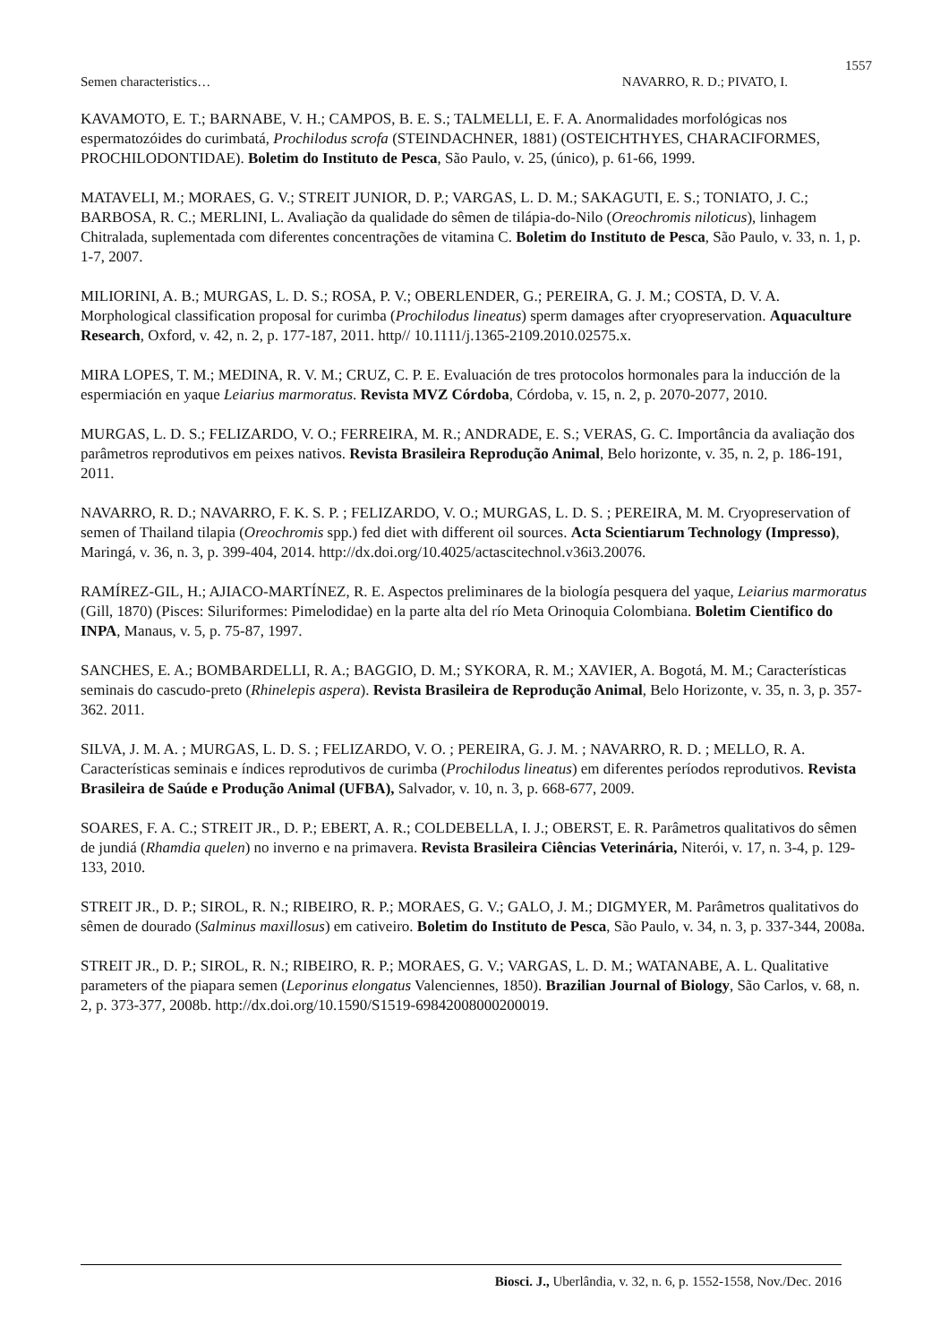1557
Semen characteristics… NAVARRO, R. D.; PIVATO, I.
KAVAMOTO, E. T.; BARNABE, V. H.; CAMPOS, B. E. S.; TALMELLI, E. F. A. Anormalidades morfológicas nos espermatozóides do curimbatá, Prochilodus scrofa (STEINDACHNER, 1881) (OSTEICHTHYES, CHARACIFORMES, PROCHILODONTIDAE). Boletim do Instituto de Pesca, São Paulo, v. 25, (único), p. 61-66, 1999.
MATAVELI, M.; MORAES, G. V.; STREIT JUNIOR, D. P.; VARGAS, L. D. M.; SAKAGUTI, E. S.; TONIATO, J. C.; BARBOSA, R. C.; MERLINI, L. Avaliação da qualidade do sêmen de tilápia-do-Nilo (Oreochromis niloticus), linhagem Chitralada, suplementada com diferentes concentrações de vitamina C. Boletim do Instituto de Pesca, São Paulo, v. 33, n. 1, p. 1-7, 2007.
MILIORINI, A. B.; MURGAS, L. D. S.; ROSA, P. V.; OBERLENDER, G.; PEREIRA, G. J. M.; COSTA, D. V. A. Morphological classification proposal for curimba (Prochilodus lineatus) sperm damages after cryopreservation. Aquaculture Research, Oxford, v. 42, n. 2, p. 177-187, 2011. http// 10.1111/j.1365-2109.2010.02575.x.
MIRA LOPES, T. M.; MEDINA, R. V. M.; CRUZ, C. P. E. Evaluación de tres protocolos hormonales para la inducción de la espermiación en yaque Leiarius marmoratus. Revista MVZ Córdoba, Córdoba, v. 15, n. 2, p. 2070-2077, 2010.
MURGAS, L. D. S.; FELIZARDO, V. O.; FERREIRA, M. R.; ANDRADE, E. S.; VERAS, G. C. Importância da avaliação dos parâmetros reprodutivos em peixes nativos. Revista Brasileira Reprodução Animal, Belo horizonte, v. 35, n. 2, p. 186-191, 2011.
NAVARRO, R. D.; NAVARRO, F. K. S. P. ; FELIZARDO, V. O.; MURGAS, L. D. S. ; PEREIRA, M. M. Cryopreservation of semen of Thailand tilapia (Oreochromis spp.) fed diet with different oil sources. Acta Scientiarum Technology (Impresso), Maringá, v. 36, n. 3, p. 399-404, 2014. http://dx.doi.org/10.4025/actascitechnol.v36i3.20076.
RAMÍREZ-GIL, H.; AJIACO-MARTÍNEZ, R. E. Aspectos preliminares de la biología pesquera del yaque, Leiarius marmoratus (Gill, 1870) (Pisces: Siluriformes: Pimelodidae) en la parte alta del río Meta Orinoquia Colombiana. Boletim Cientifico do INPA, Manaus, v. 5, p. 75-87, 1997.
SANCHES, E. A.; BOMBARDELLI, R. A.; BAGGIO, D. M.; SYKORA, R. M.; XAVIER, A. Bogotá, M. M.; Características seminais do cascudo-preto (Rhinelepis aspera). Revista Brasileira de Reprodução Animal, Belo Horizonte, v. 35, n. 3, p. 357-362. 2011.
SILVA, J. M. A. ; MURGAS, L. D. S. ; FELIZARDO, V. O. ; PEREIRA, G. J. M. ; NAVARRO, R. D. ; MELLO, R. A. Características seminais e índices reprodutivos de curimba (Prochilodus lineatus) em diferentes períodos reprodutivos. Revista Brasileira de Saúde e Produção Animal (UFBA), Salvador, v. 10, n. 3, p. 668-677, 2009.
SOARES, F. A. C.; STREIT JR., D. P.; EBERT, A. R.; COLDEBELLA, I. J.; OBERST, E. R. Parâmetros qualitativos do sêmen de jundiá (Rhamdia quelen) no inverno e na primavera. Revista Brasileira Ciências Veterinária, Niterói, v. 17, n. 3-4, p. 129-133, 2010.
STREIT JR., D. P.; SIROL, R. N.; RIBEIRO, R. P.; MORAES, G. V.; GALO, J. M.; DIGMYER, M. Parâmetros qualitativos do sêmen de dourado (Salminus maxillosus) em cativeiro. Boletim do Instituto de Pesca, São Paulo, v. 34, n. 3, p. 337-344, 2008a.
STREIT JR., D. P.; SIROL, R. N.; RIBEIRO, R. P.; MORAES, G. V.; VARGAS, L. D. M.; WATANABE, A. L. Qualitative parameters of the piapara semen (Leporinus elongatus Valenciennes, 1850). Brazilian Journal of Biology, São Carlos, v. 68, n. 2, p. 373-377, 2008b. http://dx.doi.org/10.1590/S1519-69842008000200019.
Biosci. J., Uberlândia, v. 32, n. 6, p. 1552-1558, Nov./Dec. 2016